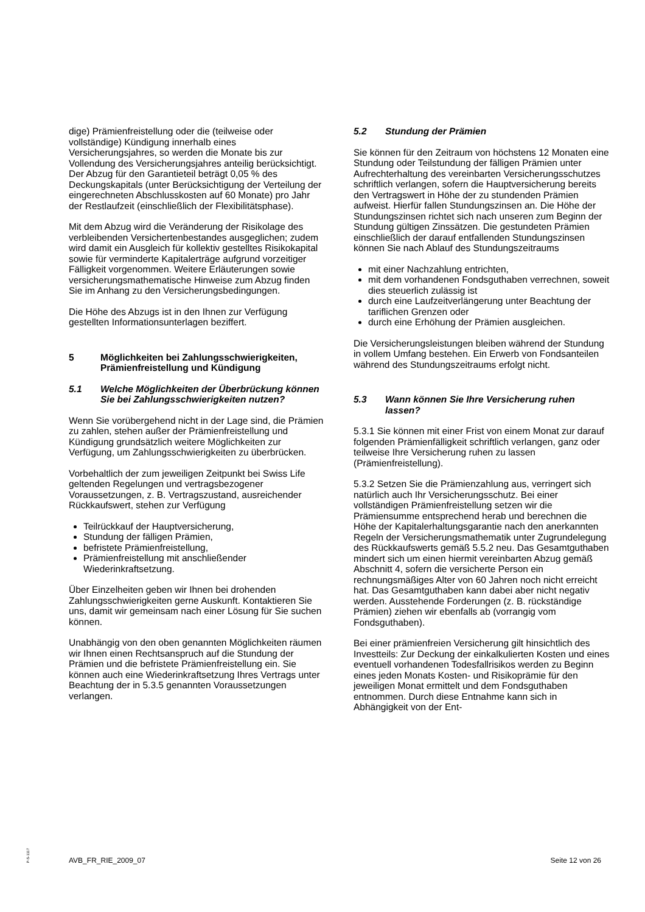dige) Prämienfreistellung oder die (teilweise oder vollständige) Kündigung innerhalb eines Versicherungsjahres, so werden die Monate bis zur Vollendung des Versicherungsjahres anteilig berücksichtigt. Der Abzug für den Garantieteil beträgt 0,05 % des Deckungskapitals (unter Berücksichtigung der Verteilung der eingerechneten Abschlusskosten auf 60 Monate) pro Jahr der Restlaufzeit (einschließlich der Flexibilitätsphase).
Mit dem Abzug wird die Veränderung der Risikolage des verbleibenden Versichertenbestandes ausgeglichen; zudem wird damit ein Ausgleich für kollektiv gestelltes Risikokapital sowie für verminderte Kapitalerträge aufgrund vorzeitiger Fälligkeit vorgenommen. Weitere Erläuterungen sowie versicherungsmathematische Hinweise zum Abzug finden Sie im Anhang zu den Versicherungsbedingungen.
Die Höhe des Abzugs ist in den Ihnen zur Verfügung gestellten Informationsunterlagen beziffert.
5 Möglichkeiten bei Zahlungsschwierigkeiten, Prämienfreistellung und Kündigung
5.1 Welche Möglichkeiten der Überbrückung können Sie bei Zahlungsschwierigkeiten nutzen?
Wenn Sie vorübergehend nicht in der Lage sind, die Prämien zu zahlen, stehen außer der Prämienfreistellung und Kündigung grundsätzlich weitere Möglichkeiten zur Verfügung, um Zahlungsschwierigkeiten zu überbrücken.
Vorbehaltlich der zum jeweiligen Zeitpunkt bei Swiss Life geltenden Regelungen und vertragsbezogener Voraussetzungen, z. B. Vertragszustand, ausreichender Rückkaufswert, stehen zur Verfügung
Teilrückkauf der Hauptversicherung,
Stundung der fälligen Prämien,
befristete Prämienfreistellung,
Prämienfreistellung mit anschließender Wiederinkraftsetzung.
Über Einzelheiten geben wir Ihnen bei drohenden Zahlungsschwierigkeiten gerne Auskunft. Kontaktieren Sie uns, damit wir gemeinsam nach einer Lösung für Sie suchen können.
Unabhängig von den oben genannten Möglichkeiten räumen wir Ihnen einen Rechtsanspruch auf die Stundung der Prämien und die befristete Prämienfreistellung ein. Sie können auch eine Wiederinkraftsetzung Ihres Vertrags unter Beachtung der in 5.3.5 genannten Voraussetzungen verlangen.
5.2 Stundung der Prämien
Sie können für den Zeitraum von höchstens 12 Monaten eine Stundung oder Teilstundung der fälligen Prämien unter Aufrechterhaltung des vereinbarten Versicherungsschutzes schriftlich verlangen, sofern die Hauptversicherung bereits den Vertragswert in Höhe der zu stundenden Prämien aufweist. Hierfür fallen Stundungszinsen an. Die Höhe der Stundungszinsen richtet sich nach unseren zum Beginn der Stundung gültigen Zinssätzen. Die gestundeten Prämien einschließlich der darauf entfallenden Stundungszinsen können Sie nach Ablauf des Stundungszeitraums
mit einer Nachzahlung entrichten,
mit dem vorhandenen Fondsguthaben verrechnen, soweit dies steuerlich zulässig ist
durch eine Laufzeitverlängerung unter Beachtung der tariflichen Grenzen oder
durch eine Erhöhung der Prämien ausgleichen.
Die Versicherungsleistungen bleiben während der Stundung in vollem Umfang bestehen. Ein Erwerb von Fondsanteilen während des Stundungszeitraums erfolgt nicht.
5.3 Wann können Sie Ihre Versicherung ruhen lassen?
5.3.1 Sie können mit einer Frist von einem Monat zur darauf folgenden Prämienfälligkeit schriftlich verlangen, ganz oder teilweise Ihre Versicherung ruhen zu lassen (Prämienfreistellung).
5.3.2 Setzen Sie die Prämienzahlung aus, verringert sich natürlich auch Ihr Versicherungsschutz. Bei einer vollständigen Prämienfreistellung setzen wir die Prämiensumme entsprechend herab und berechnen die Höhe der Kapitalerhaltungsgarantie nach den anerkannten Regeln der Versicherungsmathematik unter Zugrundelegung des Rückkaufswerts gemäß 5.5.2 neu. Das Gesamtguthaben mindert sich um einen hiermit vereinbarten Abzug gemäß Abschnitt 4, sofern die versicherte Person ein rechnungsmäßiges Alter von 60 Jahren noch nicht erreicht hat. Das Gesamtguthaben kann dabei aber nicht negativ werden. Ausstehende Forderungen (z. B. rückständige Prämien) ziehen wir ebenfalls ab (vorrangig vom Fondsguthaben).
Bei einer prämienfreien Versicherung gilt hinsichtlich des Investteils: Zur Deckung der einkalkulierten Kosten und eines eventuell vorhandenen Todesfallrisikos werden zu Beginn eines jeden Monats Kosten- und Risikoprämie für den jeweiligen Monat ermittelt und dem Fondsguthaben entnommen. Durch diese Entnahme kann sich in Abhängigkeit von der Ent-
P-S-1117
AVB_FR_RIE_2009_07 Seite 12 von 26